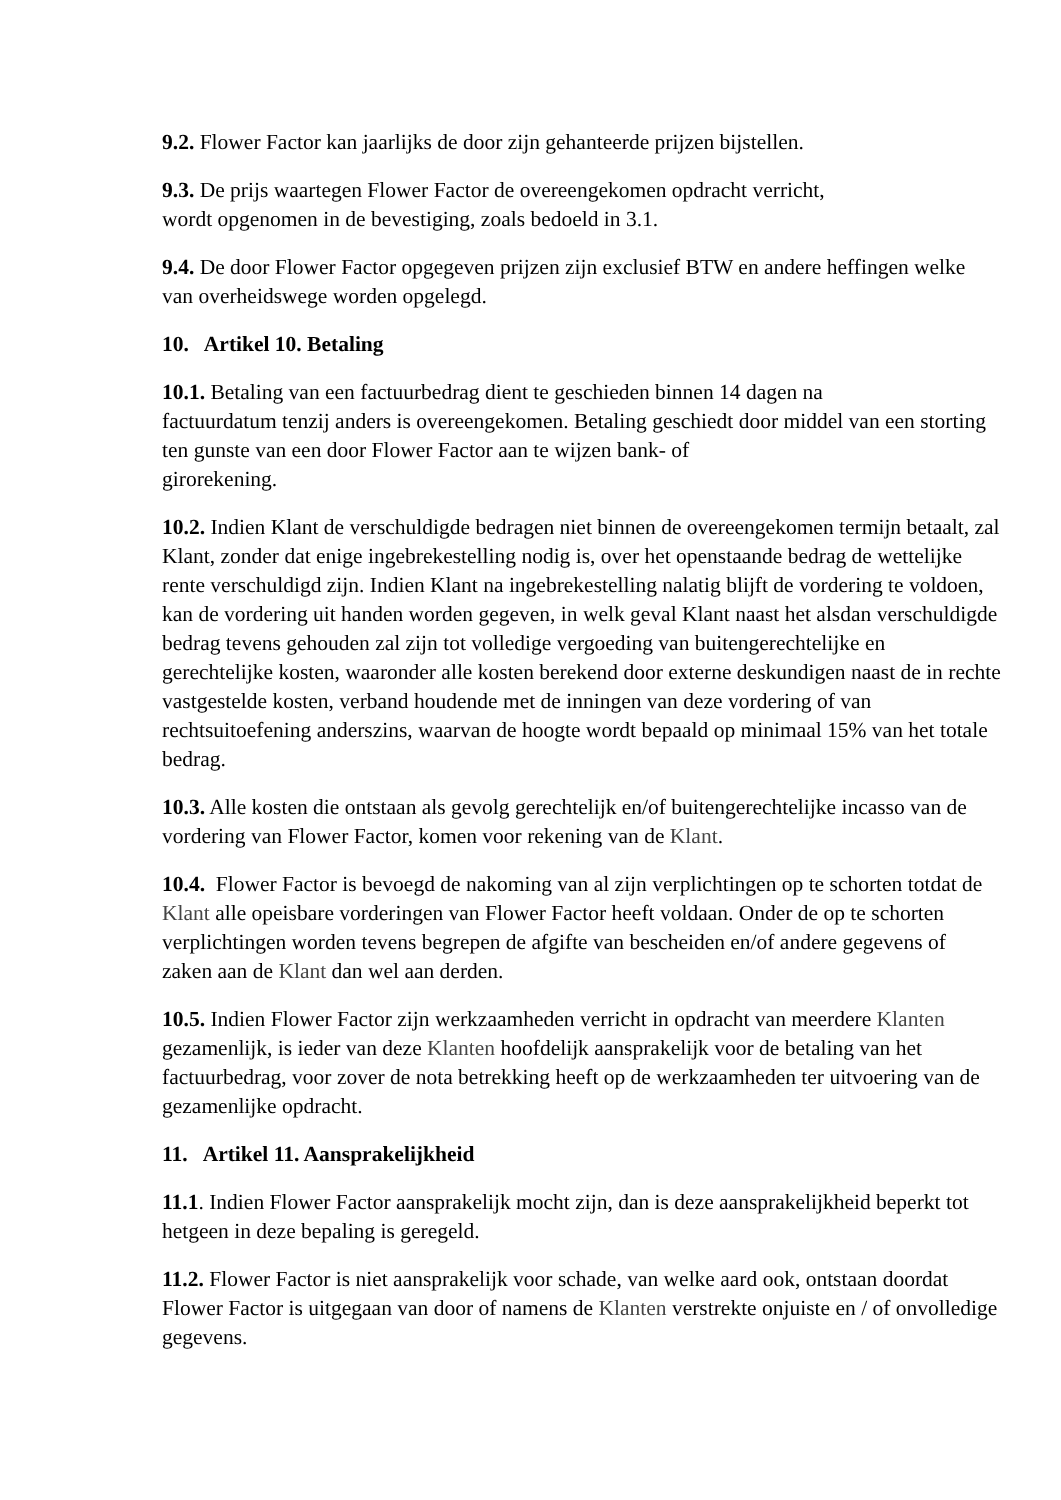9.2. Flower Factor kan jaarlijks de door zijn gehanteerde prijzen bijstellen.
9.3. De prijs waartegen Flower Factor de overeengekomen opdracht verricht,
wordt opgenomen in de bevestiging, zoals bedoeld in 3.1.
9.4. De door Flower Factor opgegeven prijzen zijn exclusief BTW en andere heffingen welke van overheidswege worden opgelegd.
10. Artikel 10. Betaling
10.1. Betaling van een factuurbedrag dient te geschieden binnen 14 dagen na
factuurdatum tenzij anders is overeengekomen. Betaling geschiedt door middel van een storting ten gunste van een door Flower Factor aan te wijzen bank- of
girorekening.
10.2. Indien Klant de verschuldigde bedragen niet binnen de overeengekomen termijn betaalt, zal Klant, zonder dat enige ingebrekestelling nodig is, over het openstaande bedrag de wettelijke rente verschuldigd zijn. Indien Klant na ingebrekestelling nalatig blijft de vordering te voldoen, kan de vordering uit handen worden gegeven, in welk geval Klant naast het alsdan verschuldigde bedrag tevens gehouden zal zijn tot volledige vergoeding van buitengerechtelijke en gerechtelijke kosten, waaronder alle kosten berekend door externe deskundigen naast de in rechte vastgestelde kosten, verband houdende met de inningen van deze vordering of van rechtsuitoefening anderszins, waarvan de hoogte wordt bepaald op minimaal 15% van het totale bedrag.
10.3. Alle kosten die ontstaan als gevolg gerechtelijk en/of buitengerechtelijke incasso van de vordering van Flower Factor, komen voor rekening van de Klant.
10.4. Flower Factor is bevoegd de nakoming van al zijn verplichtingen op te schorten totdat de Klant alle opeisbare vorderingen van Flower Factor heeft voldaan. Onder de op te schorten verplichtingen worden tevens begrepen de afgifte van bescheiden en/of andere gegevens of zaken aan de Klant dan wel aan derden.
10.5. Indien Flower Factor zijn werkzaamheden verricht in opdracht van meerdere Klanten gezamenlijk, is ieder van deze Klanten hoofdelijk aansprakelijk voor de betaling van het factuurbedrag, voor zover de nota betrekking heeft op de werkzaamheden ter uitvoering van de gezamenlijke opdracht.
11. Artikel 11. Aansprakelijkheid
11.1. Indien Flower Factor aansprakelijk mocht zijn, dan is deze aansprakelijkheid beperkt tot hetgeen in deze bepaling is geregeld.
11.2. Flower Factor is niet aansprakelijk voor schade, van welke aard ook, ontstaan doordat Flower Factor is uitgegaan van door of namens de Klanten verstrekte onjuiste en / of onvolledige gegevens.